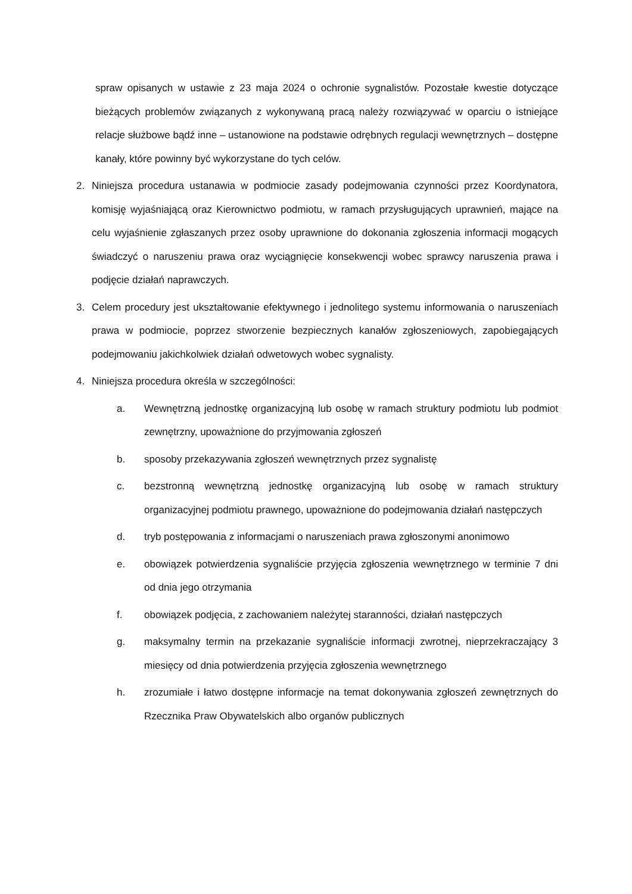spraw opisanych w ustawie z 23 maja 2024 o ochronie sygnalistów. Pozostałe kwestie dotyczące bieżących problemów związanych z wykonywaną pracą należy rozwiązywać w oparciu o istniejące relacje służbowe bądź inne – ustanowione na podstawie odrębnych regulacji wewnętrznych – dostępne kanały, które powinny być wykorzystane do tych celów.
2. Niniejsza procedura ustanawia w podmiocie zasady podejmowania czynności przez Koordynatora, komisję wyjaśniającą oraz Kierownictwo podmiotu, w ramach przysługujących uprawnień, mające na celu wyjaśnienie zgłaszanych przez osoby uprawnione do dokonania zgłoszenia informacji mogących świadczyć o naruszeniu prawa oraz wyciągnięcie konsekwencji wobec sprawcy naruszenia prawa i podjęcie działań naprawczych.
3. Celem procedury jest ukształtowanie efektywnego i jednolitego systemu informowania o naruszeniach prawa w podmiocie, poprzez stworzenie bezpiecznych kanałów zgłoszeniowych, zapobiegających podejmowaniu jakichkolwiek działań odwetowych wobec sygnalisty.
4. Niniejsza procedura określa w szczególności:
a. Wewnętrzną jednostkę organizacyjną lub osobę w ramach struktury podmiotu lub podmiot zewnętrzny, upoważnione do przyjmowania zgłoszeń
b. sposoby przekazywania zgłoszeń wewnętrznych przez sygnalistę
c. bezstronną wewnętrzną jednostkę organizacyjną lub osobę w ramach struktury organizacyjnej podmiotu prawnego, upoważnione do podejmowania działań następczych
d. tryb postępowania z informacjami o naruszeniach prawa zgłoszonymi anonimowo
e. obowiązek potwierdzenia sygnaliście przyjęcia zgłoszenia wewnętrznego w terminie 7 dni od dnia jego otrzymania
f. obowiązek podjęcia, z zachowaniem należytej staranności, działań następczych
g. maksymalny termin na przekazanie sygnaliście informacji zwrotnej, nieprzekraczający 3 miesięcy od dnia potwierdzenia przyjęcia zgłoszenia wewnętrznego
h. zrozumiałe i łatwo dostępne informacje na temat dokonywania zgłoszeń zewnętrznych do Rzecznika Praw Obywatelskich albo organów publicznych